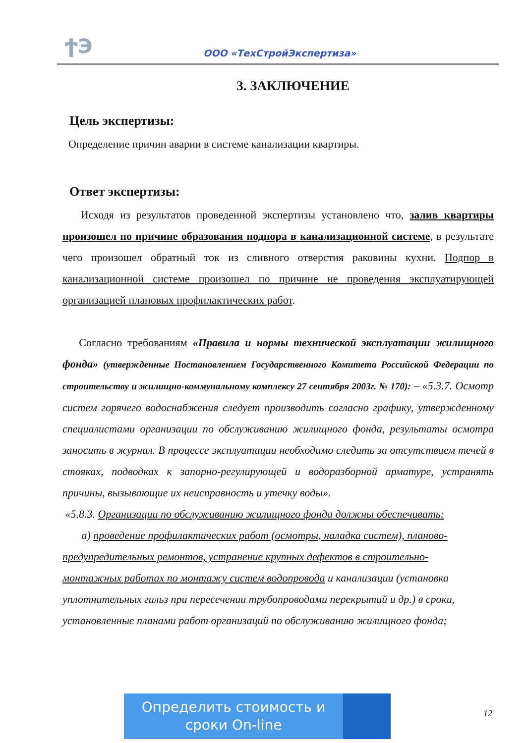ϮЭ ООО «ТехСтройЭкспертиза»
3. ЗАКЛЮЧЕНИЕ
Цель экспертизы:
Определение причин аварии в системе канализации квартиры.
Ответ экспертизы:
Исходя из результатов проведенной экспертизы установлено что, залив квартиры произошел по причине образования подпора в канализационной системе, в результате чего произошел обратный ток из сливного отверстия раковины кухни. Подпор в канализационной системе произошел по причине не проведения эксплуатирующей организацией плановых профилактических работ.
Согласно требованиям «Правила и нормы технической эксплуатации жилищного фонда» (утвержденные Постановлением Государственного Комитета Российской Федерации по строительству и жилищно-коммунальному комплексу 27 сентября 2003г. № 170): – «5.3.7. Осмотр систем горячего водоснабжения следует производить согласно графику, утвержденному специалистами организации по обслуживанию жилищного фонда, результаты осмотра заносить в журнал. В процессе эксплуатации необходимо следить за отсутствием течей в стояках, подводках к запорно-регулирующей и водоразборной арматуре, устранять причины, вызывающие их неисправность и утечку воды».
«5.8.3. Организации по обслуживанию жилищного фонда должны обеспечивать:
а) проведение профилактических работ (осмотры, наладка систем), планово-предупредительных ремонтов, устранение крупных дефектов в строительно-монтажных работах по монтажу систем водопровода и канализации (установка уплотнительных гильз при пересечении трубопроводами перекрытий и др.) в сроки, установленные планами работ организаций по обслуживанию жилищного фонда;
Определить стоимость и
сроки On-line
12